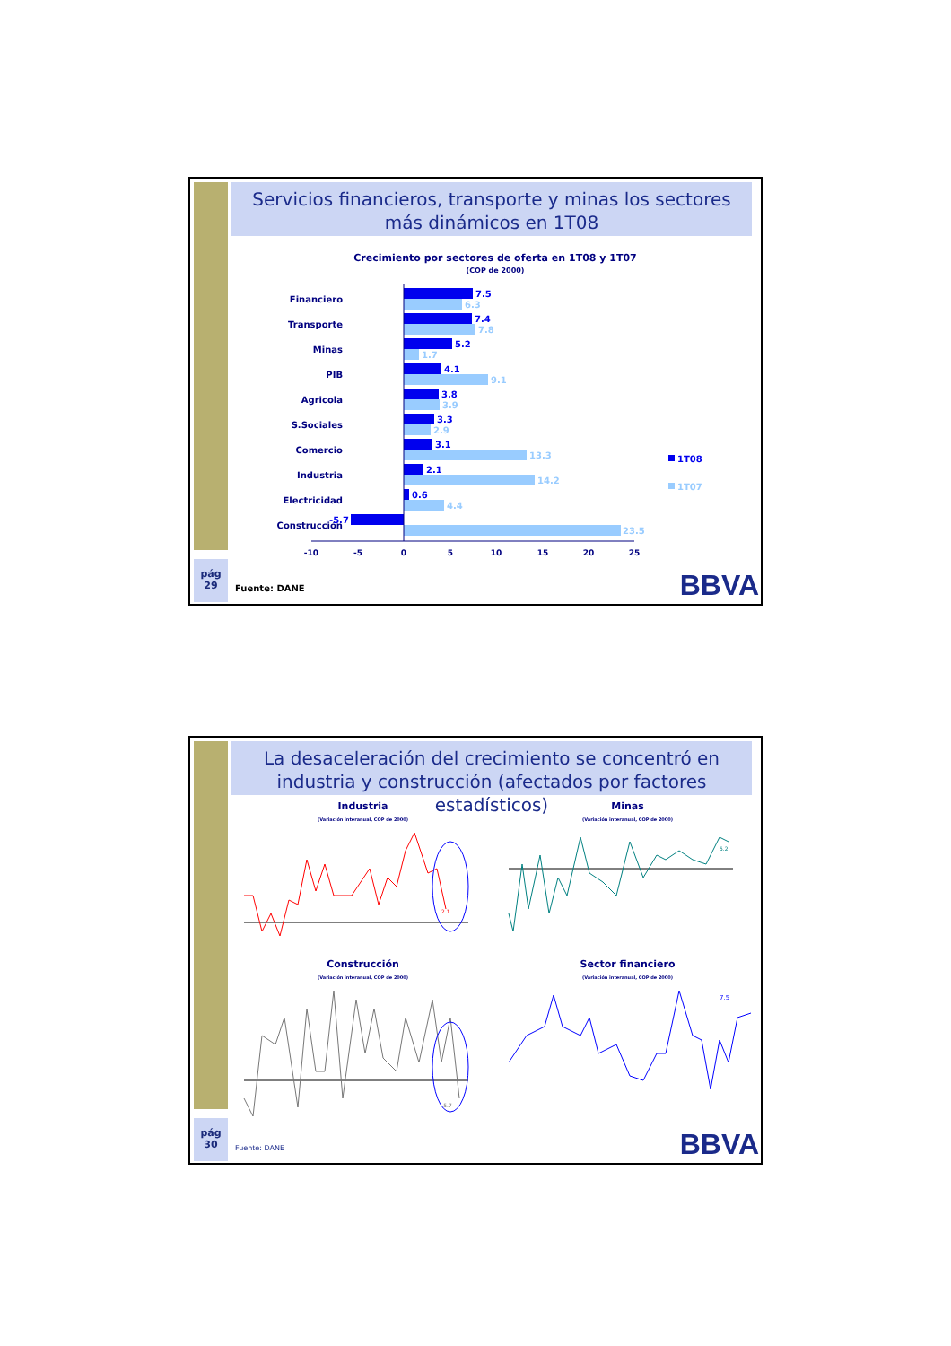Servicios financieros, transporte y minas los sectores más dinámicos en 1T08
Crecimiento por sectores de oferta en 1T08 y 1T07
(COP de 2000)
Financiero
Transporte
Minas
PIB
Agricola
S.Sociales
Comercio
Industria
Electricidad
Construcción
7.5
7.4
5.2
4.1
3.8
3.3
3.1
2.1
0.6
-5.7
6.3
7.8
1.7
9.1
3.9
2.9
13.3
14.2
4.4
23.5
-10
-5
0
5
10
15
20
25
1T08
1T07
pág
29
Fuente: DANE BBVA
La desaceleración del crecimiento se concentró en industria y construcción (afectados por factores estadísticos)
Industria
(Variación interanual, COP de 2000)
2.1
Minas
(Variación interanual, COP de 2000)
5.2
Construcción
(Variación interanual, COP de 2000)
-5.7
Sector financiero
(Variación interanual, COP de 2000)
7.5
pág
30
Fuente: DANE BBVA